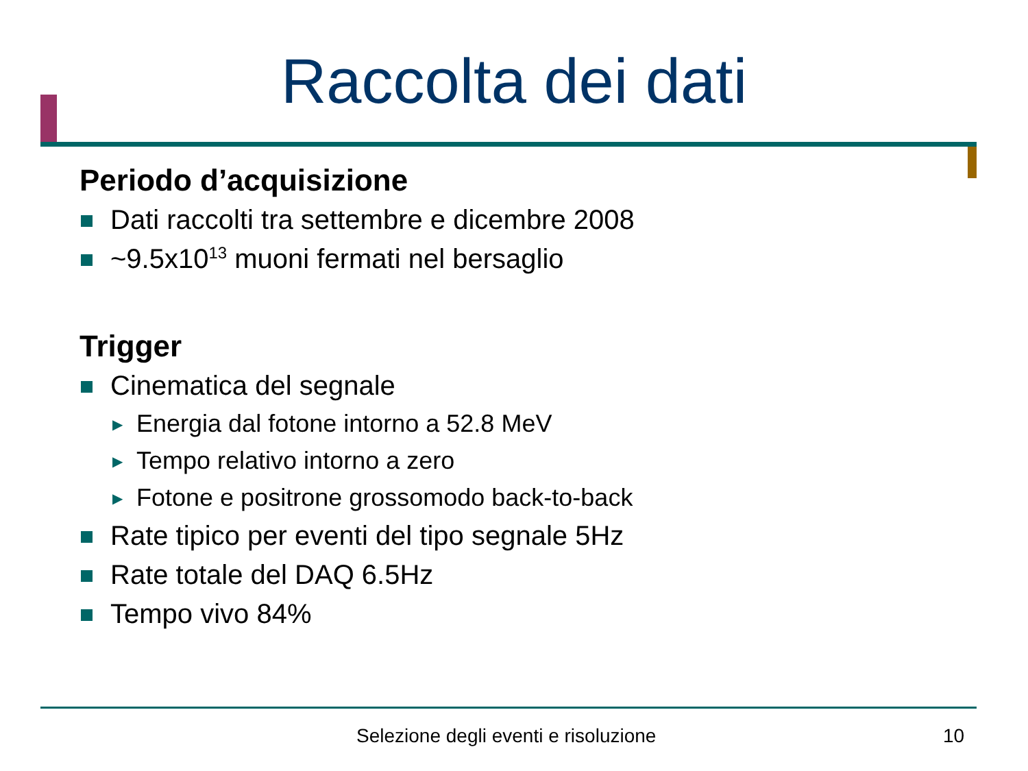Raccolta dei dati
Periodo d’acquisizione
Dati raccolti tra settembre e dicembre 2008
~9.5x10<sup>13</sup> muoni fermati nel bersaglio
Trigger
Cinematica del segnale
▶ Energia dal fotone intorno a 52.8 MeV
▶ Tempo relativo intorno a zero
▶ Fotone e positrone grossomodo back-to-back
Rate tipico per eventi del tipo segnale 5Hz
Rate totale del DAQ 6.5Hz
Tempo vivo 84%
Selezione degli eventi e risoluzione
10